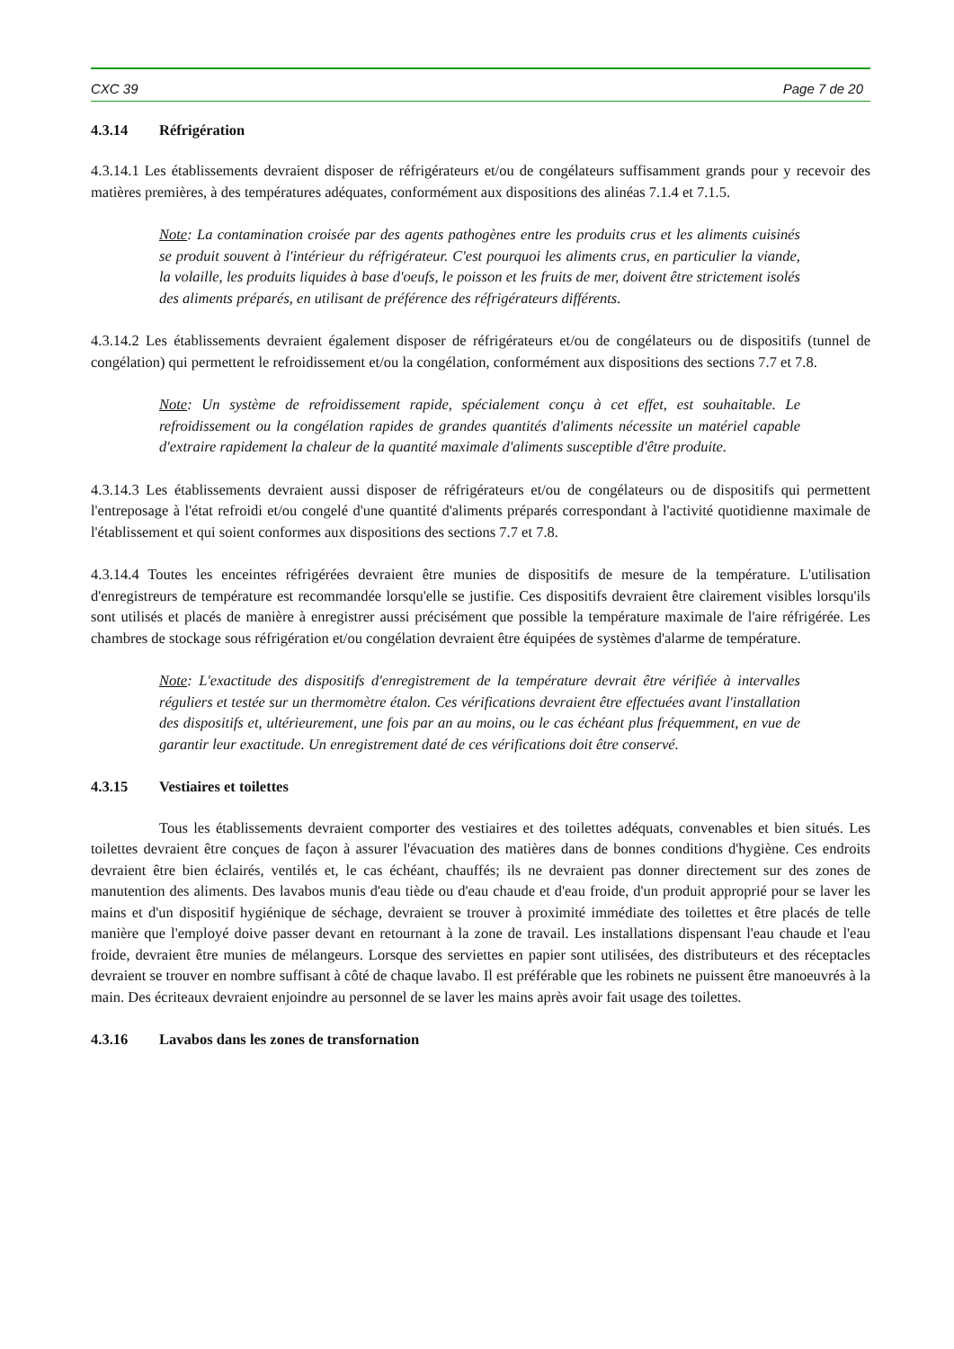CXC 39 Page 7 de 20
4.3.14 Réfrigération
4.3.14.1 Les établissements devraient disposer de réfrigérateurs et/ou de congélateurs suffisamment grands pour y recevoir des matières premières, à des températures adéquates, conformément aux dispositions des alinéas 7.1.4 et 7.1.5.
Note: La contamination croisée par des agents pathogènes entre les produits crus et les aliments cuisinés se produit souvent à l'intérieur du réfrigérateur. C'est pourquoi les aliments crus, en particulier la viande, la volaille, les produits liquides à base d'oeufs, le poisson et les fruits de mer, doivent être strictement isolés des aliments préparés, en utilisant de préférence des réfrigérateurs différents.
4.3.14.2 Les établissements devraient également disposer de réfrigérateurs et/ou de congélateurs ou de dispositifs (tunnel de congélation) qui permettent le refroidissement et/ou la congélation, conformément aux dispositions des sections 7.7 et 7.8.
Note: Un système de refroidissement rapide, spécialement conçu à cet effet, est souhaitable. Le refroidissement ou la congélation rapides de grandes quantités d'aliments nécessite un matériel capable d'extraire rapidement la chaleur de la quantité maximale d'aliments susceptible d'être produite.
4.3.14.3 Les établissements devraient aussi disposer de réfrigérateurs et/ou de congélateurs ou de dispositifs qui permettent l'entreposage à l'état refroidi et/ou congelé d'une quantité d'aliments préparés correspondant à l'activité quotidienne maximale de l'établissement et qui soient conformes aux dispositions des sections 7.7 et 7.8.
4.3.14.4 Toutes les enceintes réfrigérées devraient être munies de dispositifs de mesure de la température. L'utilisation d'enregistreurs de température est recommandée lorsqu'elle se justifie. Ces dispositifs devraient être clairement visibles lorsqu'ils sont utilisés et placés de manière à enregistrer aussi précisément que possible la température maximale de l'aire réfrigérée. Les chambres de stockage sous réfrigération et/ou congélation devraient être équipées de systèmes d'alarme de température.
Note: L'exactitude des dispositifs d'enregistrement de la température devrait être vérifiée à intervalles réguliers et testée sur un thermomètre étalon. Ces vérifications devraient être effectuées avant l'installation des dispositifs et, ultérieurement, une fois par an au moins, ou le cas échéant plus fréquemment, en vue de garantir leur exactitude. Un enregistrement daté de ces vérifications doit être conservé.
4.3.15 Vestiaires et toilettes
Tous les établissements devraient comporter des vestiaires et des toilettes adéquats, convenables et bien situés. Les toilettes devraient être conçues de façon à assurer l'évacuation des matières dans de bonnes conditions d'hygiène. Ces endroits devraient être bien éclairés, ventilés et, le cas échéant, chauffés; ils ne devraient pas donner directement sur des zones de manutention des aliments. Des lavabos munis d'eau tiède ou d'eau chaude et d'eau froide, d'un produit approprié pour se laver les mains et d'un dispositif hygiénique de séchage, devraient se trouver à proximité immédiate des toilettes et être placés de telle manière que l'employé doive passer devant en retournant à la zone de travail. Les installations dispensant l'eau chaude et l'eau froide, devraient être munies de mélangeurs. Lorsque des serviettes en papier sont utilisées, des distributeurs et des réceptacles devraient se trouver en nombre suffisant à côté de chaque lavabo. Il est préférable que les robinets ne puissent être manoeuvrés à la main. Des écriteaux devraient enjoindre au personnel de se laver les mains après avoir fait usage des toilettes.
4.3.16 Lavabos dans les zones de transfornation